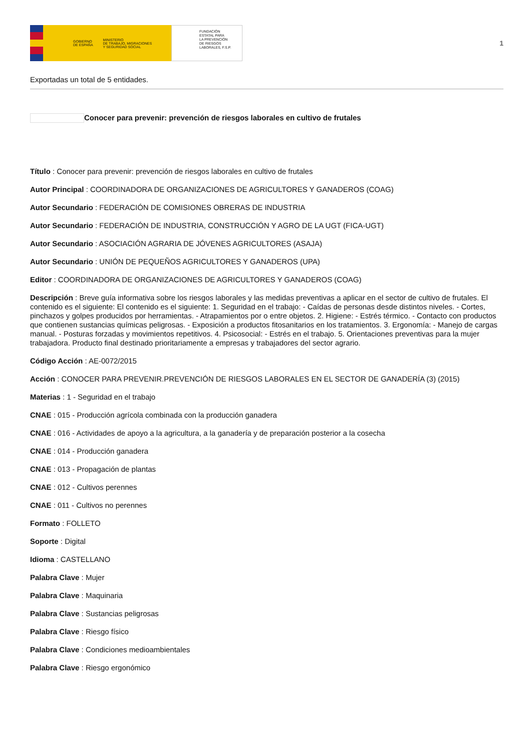GOBIERNO
DE ESPAÑA MINISTERIO
DE TRABAJO, MIGRACIONES
Y SEGURIDAD SOCIAL
FUNDACIÓN
ESTATAL PARA
LA PREVENCIÓN
DE RIESGOS
LABORALES, F.S.P.
1
Exportadas un total de 5 entidades.
Conocer para prevenir: prevención de riesgos laborales en cultivo de frutales
Título : Conocer para prevenir: prevención de riesgos laborales en cultivo de frutales
Autor Principal : COORDINADORA DE ORGANIZACIONES DE AGRICULTORES Y GANADEROS (COAG)
Autor Secundario : FEDERACIÓN DE COMISIONES OBRERAS DE INDUSTRIA
Autor Secundario : FEDERACIÓN DE INDUSTRIA, CONSTRUCCIÓN Y AGRO DE LA UGT (FICA-UGT)
Autor Secundario : ASOCIACIÓN AGRARIA DE JÓVENES AGRICULTORES (ASAJA)
Autor Secundario : UNIÓN DE PEQUEÑOS AGRICULTORES Y GANADEROS (UPA)
Editor : COORDINADORA DE ORGANIZACIONES DE AGRICULTORES Y GANADEROS (COAG)
Descripción : Breve guía informativa sobre los riesgos laborales y las medidas preventivas a aplicar en el sector de cultivo de frutales. El contenido es el siguiente: El contenido es el siguiente: 1. Seguridad en el trabajo: - Caídas de personas desde distintos niveles. - Cortes, pinchazos y golpes producidos por herramientas. - Atrapamientos por o entre objetos. 2. Higiene: - Estrés térmico. - Contacto con productos que contienen sustancias químicas peligrosas. - Exposición a productos fitosanitarios en los tratamientos. 3. Ergonomía: - Manejo de cargas manual. - Posturas forzadas y movimientos repetitivos. 4. Psicosocial: - Estrés en el trabajo. 5. Orientaciones preventivas para la mujer trabajadora. Producto final destinado prioritariamente a empresas y trabajadores del sector agrario.
Código Acción : AE-0072/2015
Acción : CONOCER PARA PREVENIR.PREVENCIÓN DE RIESGOS LABORALES EN EL SECTOR DE GANADERÍA (3) (2015)
Materias : 1 - Seguridad en el trabajo
CNAE : 015 - Producción agrícola combinada con la producción ganadera
CNAE : 016 - Actividades de apoyo a la agricultura, a la ganadería y de preparación posterior a la cosecha
CNAE : 014 - Producción ganadera
CNAE : 013 - Propagación de plantas
CNAE : 012 - Cultivos perennes
CNAE : 011 - Cultivos no perennes
Formato : FOLLETO
Soporte : Digital
Idioma : CASTELLANO
Palabra Clave : Mujer
Palabra Clave : Maquinaria
Palabra Clave : Sustancias peligrosas
Palabra Clave : Riesgo físico
Palabra Clave : Condiciones medioambientales
Palabra Clave : Riesgo ergonómico